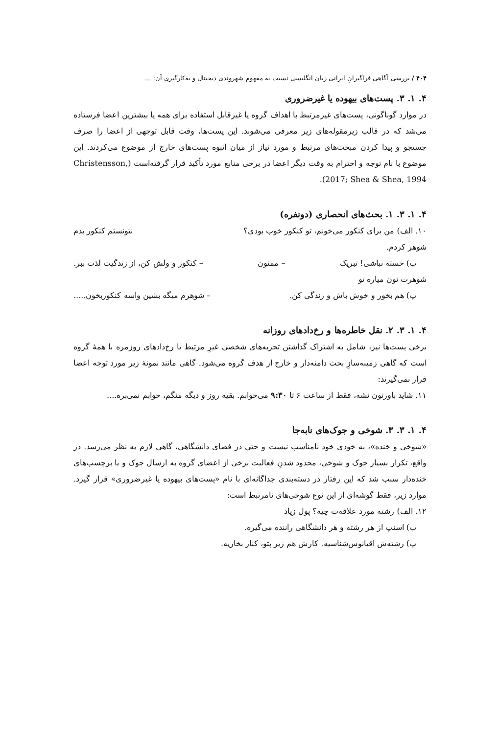۴۰۴ / بررسی آگاهی فراگیرانِ ایرانی زبان انگلیسی نسبت به مفهوم شهروندی دیجیتال و به‌کارگیری آن: ...
۴. ۱. ۳. پست‌های بیهوده یا غیرضروری
در موارد گوناگونی، پست‌های غیرمرتبط با اهداف گروه یا غیرقابل استفاده برای همه یا بیشترین اعضا فرستاده می‌شد که در قالب زیرمقوله‌های زیر معرفی می‌شوند. این پست‌ها، وقت قابل توجهی از اعضا را صرف جستجو و پیدا کردن مبحث‌های مرتبط و مورد نیاز از میان انبوه پست‌های خارج از موضوع می‌کردند. این موضوع با نام توجه و احترام به وقت دیگر اعضا در برخی منابع مورد تأکید قرار گرفته‌است (Christensson, 2017; Shea & Shea, 1994).
۴. ۱. ۳. ۱. بحث‌های انحصاری (دونفره)
۱۰. الف) من برای کنکور می‌خونم، تو کنکور خوب بودی؟ نتونستم کنکور بدم
شوهر کردم.
ب) خسته نباشی! تبریک – ممنون – کنکور و ولش کن، از زندگیت لذت ببر.
شوهرت نون میاره تو
پ) هم بخور و خوش باش و زندگی کن. – شوهرم میگه بشین واسه کنکوربخون.....
۴. ۱. ۳. ۲. نقل خاطره‌ها و رخ‌دادهای روزانه
برخی پست‌ها نیز، شامل به اشتراک گذاشتن تجربه‌های شخصی غیرِ مرتبط یا رخ‌دادهای روزمره با همهٔ گروه است که گاهی زمینه‌سازِ بحث دامنه‌دار و خارج از هدف گروه می‌شود. گاهی مانند نمونهٔ زیر مورد توجه اعضا قرار نمی‌گیرند:
۱۱. شاید باورتون نشه، فقط از ساعت ۶ تا ۹:۳۰ می‌خوابم. بقیه روز و دیگه منگم، خوابم نمی‌بره....
۴. ۱. ۳. ۳. شوخی و جوک‌های نابه‌جا
«شوخی و خنده»، به خودی خود نامناسب نیست و حتی در فضای دانشگاهی، گاهی لازم به نظر می‌رسد. در واقع، تکرار بسیار جوک و شوخی، محدود شدنِ فعالیت برخی از اعضای گروه به ارسال جوک و یا برچسب‌های خنده‌دار سبب شد که این رفتار در دسته‌بندی جداگانه‌ای با نام «پست‌های بیهوده یا غیرضروری» قرار گیرد. موارد زیر، فقط گوشه‌ای از این نوع شوخی‌های نامرتبط است:
۱۲. الف) رشته مورد علاقه‌ت چیه؟ پول زیاد
ب) اسنپ از هر رشته و هر دانشگاهی راننده می‌گیره.
پ) رشته‌ش اقیانوس‌شناسیه. کارش هم زیر پتو، کنار بخاریه.